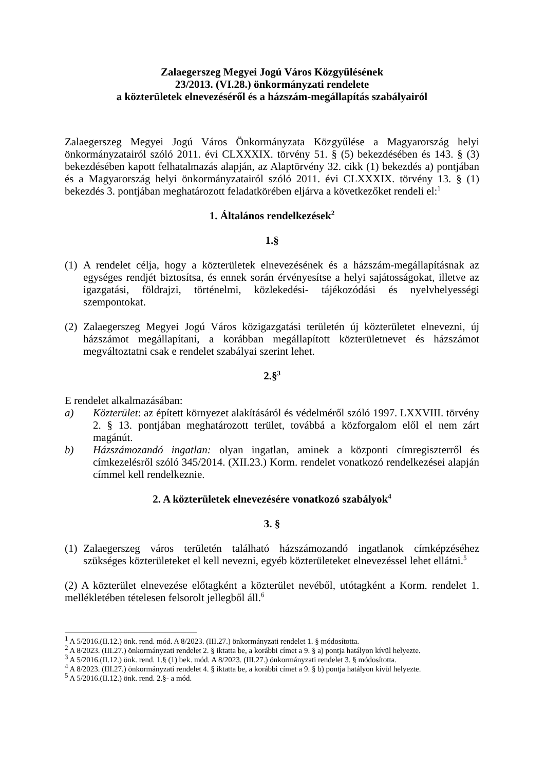Zalaegerszeg Megyei Jogú Város Közgyűlésének
23/2013. (VI.28.) önkormányzati rendelete
a közterületek elnevezéséről és a házszám-megállapítás szabályairól
Zalaegerszeg Megyei Jogú Város Önkormányzata Közgyűlése a Magyarország helyi önkormányzatairól szóló 2011. évi CLXXXIX. törvény 51. § (5) bekezdésében és 143. § (3) bekezdésében kapott felhatalmazás alapján, az Alaptörvény 32. cikk (1) bekezdés a) pontjában és a Magyarország helyi önkormányzatairól szóló 2011. évi CLXXXIX. törvény 13. § (1) bekezdés 3. pontjában meghatározott feladatkörében eljárva a következőket rendeli el:<sup>1</sup>
1. Általános rendelkezések<sup>2</sup>
1.§
(1) A rendelet célja, hogy a közterületek elnevezésének és a házszám-megállapításnak az egységes rendjét biztosítsa, és ennek során érvényesítse a helyi sajátosságokat, illetve az igazgatási, földrajzi, történelmi, közlekedési- tájékozódási és nyelvhelyességi szempontokat.
(2) Zalaegerszeg Megyei Jogú Város közigazgatási területén új közterületet elnevezni, új házszámot megállapítani, a korábban megállapított közterületnevet és házszámot megváltoztatni csak e rendelet szabályai szerint lehet.
2.§<sup>3</sup>
E rendelet alkalmazásában:
a) Közterület: az épített környezet alakításáról és védelméről szóló 1997. LXXVIII. törvény 2. § 13. pontjában meghatározott terület, továbbá a közforgalom elől el nem zárt magánút.
b) Házszámozandó ingatlan: olyan ingatlan, aminek a központi címregiszterről és címkezelésről szóló 345/2014. (XII.23.) Korm. rendelet vonatkozó rendelkezései alapján címmel kell rendelkeznie.
2. A közterületek elnevezésére vonatkozó szabályok<sup>4</sup>
3. §
(1) Zalaegerszeg város területén található házszámozandó ingatlanok címképzéséhez szükséges közterületeket el kell nevezni, egyéb közterületeket elnevezéssel lehet ellátni.<sup>5</sup>
(2) A közterület elnevezése előtagként a közterület nevéből, utótagként a Korm. rendelet 1. mellékletében tételesen felsorolt jellegből áll.<sup>6</sup>
<sup>1</sup> A 5/2016.(II.12.) önk. rend. mód. A 8/2023. (III.27.) önkormányzati rendelet 1. § módosította.
<sup>2</sup> A 8/2023. (III.27.) önkormányzati rendelet 2. § iktatta be, a korábbi címet a 9. § a) pontja hatályon kívül helyezte.
<sup>3</sup> A 5/2016.(II.12.) önk. rend. 1.§ (1) bek. mód. A 8/2023. (III.27.) önkormányzati rendelet 3. § módosította.
<sup>4</sup> A 8/2023. (III.27.) önkormányzati rendelet 4. § iktatta be, a korábbi címet a 9. § b) pontja hatályon kívül helyezte.
<sup>5</sup> A 5/2016.(II.12.) önk. rend. 2.§- a mód.